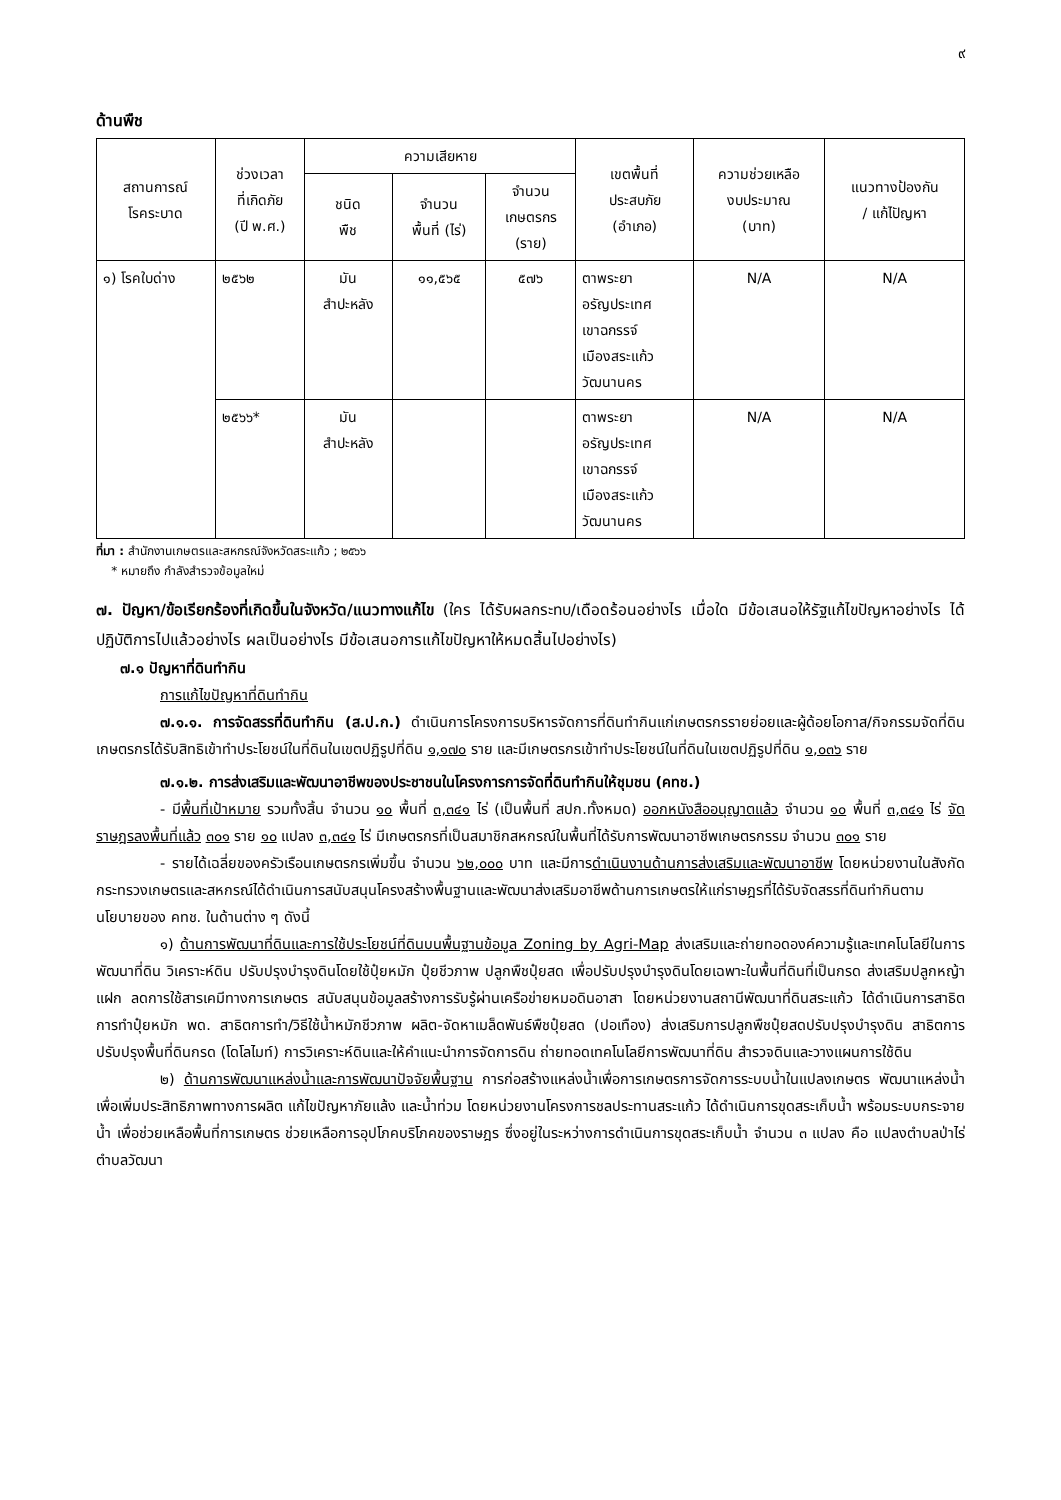๙
ด้านพืช
| สถานการณ์ โรคระบาด | ช่วงเวลา ที่เกิดภัย (ปี พ.ศ.) | ความเสียหาย | | | เขตพื้นที่ ประสบภัย (อำเภอ) | ความช่วยเหลือ งบประมาณ (บาท) | แนวทางป้องกัน / แก้ไปัญหา |
| --- | --- | --- | --- | --- | --- | --- | --- |
| | | ชนิด พืช | จำนวน พื้นที่ (ไร่) | จำนวน เกษตรกร (ราย) | | | |
| ๑) โรคใบด่าง | ๒๕๖๒ | มัน สำปะหลัง | ๑๑,๕๖๕ | ๕๗๖ | ตาพระยา อรัญประเทศ เขาฉกรรจ์ เมืองสระแก้ว วัฒนานคร | N/A | N/A |
| | ๒๕๖๖* | มัน สำปะหลัง | | | ตาพระยา อรัญประเทศ เขาฉกรรจ์ เมืองสระแก้ว วัฒนานคร | N/A | N/A |
ที่มา : สำนักงานเกษตรและสหกรณ์จังหวัดสระแก้ว ; ๒๕๖๖
* หมายถึง กำลังสำรวจข้อมูลใหม่
๗. ปัญหา/ข้อเรียกร้องที่เกิดขึ้นในจังหวัด/แนวทางแก้ไข (ใคร ได้รับผลกระทบ/เดือดร้อนอย่างไร เมื่อใด มีข้อเสนอให้รัฐแก้ไขปัญหาอย่างไร ได้ปฏิบัติการไปแล้วอย่างไร ผลเป็นอย่างไร มีข้อเสนอการแก้ไขปัญหาให้หมดสิ้นไปอย่างไร)
๗.๑ ปัญหาที่ดินทำกิน
การแก้ไขปัญหาที่ดินทำกิน
๗.๑.๑. การจัดสรรที่ดินทำกิน (ส.ป.ก.) ดำเนินการโครงการบริหารจัดการที่ดินทำกินแก่เกษตรกรรายย่อยและผู้ด้อยโอกาส/กิจกรรมจัดที่ดิน เกษตรกรได้รับสิทธิเข้าทำประโยชน์ในที่ดินในเขตปฏิรูปที่ดิน ๑,๑๗๐ ราย และมีเกษตรกรเข้าทำประโยชน์ในที่ดินในเขตปฏิรูปที่ดิน ๑,๐๓๖ ราย
๗.๑.๒. การส่งเสริมและพัฒนาอาชีพของประชาชนในโครงการการจัดที่ดินทำกินให้ชุมชน (คทช.)
- มีพื้นที่เป้าหมาย รวมทั้งสิ้น จำนวน ๑๐ พื้นที่ ๓,๓๔๑ ไร่ (เป็นพื้นที่ สปก.ทั้งหมด) ออกหนังสืออนุญาตแล้ว จำนวน ๑๐ พื้นที่ ๓,๓๔๑ ไร่ จัดราษฎรลงพื้นที่แล้ว ๓๐๑ ราย ๑๐ แปลง ๓,๓๔๑ ไร่ มีเกษตรกรที่เป็นสมาชิกสหกรณ์ในพื้นที่ได้รับการพัฒนาอาชีพเกษตรกรรม จำนวน ๓๐๑ ราย
- รายได้เฉลี่ยของครัวเรือนเกษตรกรเพิ่มขึ้น จำนวน ๖๒,๐๐๐ บาท และมีการดำเนินงานด้านการส่งเสริมและพัฒนาอาชีพ โดยหน่วยงานในสังกัดกระทรวงเกษตรและสหกรณ์ได้ดำเนินการสนับสนุนโครงสร้างพื้นฐานและพัฒนาส่งเสริมอาชีพด้านการเกษตรให้แก่ราษฎรที่ได้รับจัดสรรที่ดินทำกินตามนโยบายของ คทช. ในด้านต่าง ๆ ดังนี้
๑) ด้านการพัฒนาที่ดินและการใช้ประโยชน์ที่ดินบนพื้นฐานข้อมูล Zoning by Agri-Map ส่งเสริมและถ่ายทอดองค์ความรู้และเทคโนโลยีในการพัฒนาที่ดิน วิเคราะห์ดิน ปรับปรุงบำรุงดินโดยใช้ปุ๋ยหมัก ปุ๋ยชีวภาพ ปลูกพืชปุ๋ยสด เพื่อปรับปรุงบำรุงดินโดยเฉพาะในพื้นที่ดินที่เป็นกรด ส่งเสริมปลูกหญ้าแฝก ลดการใช้สารเคมีทางการเกษตร สนับสนุนข้อมูลสร้างการรับรู้ผ่านเครือข่ายหมอดินอาสา โดยหน่วยงานสถานีพัฒนาที่ดินสระแก้ว ได้ดำเนินการสาธิตการทำปุ๋ยหมัก พด. สาธิตการทำ/วิธีใช้น้ำหมักชีวภาพ ผลิต-จัดหาเมล็ดพันธ์พืชปุ๋ยสด (ปอเทือง) ส่งเสริมการปลูกพืชปุ๋ยสดปรับปรุงบำรุงดิน สาธิตการปรับปรุงพื้นที่ดินกรด (โดโลไมท์) การวิเคราะห์ดินและให้คำแนะนำการจัดการดิน ถ่ายทอดเทคโนโลยีการพัฒนาที่ดิน สำรวจดินและวางแผนการใช้ดิน
๒) ด้านการพัฒนาแหล่งน้ำและการพัฒนาปัจจัยพื้นฐาน การก่อสร้างแหล่งน้ำเพื่อการเกษตรการจัดการระบบน้ำในแปลงเกษตร พัฒนาแหล่งน้ำเพื่อเพิ่มประสิทธิภาพทางการผลิต แก้ไขปัญหาภัยแล้ง และน้ำท่วม โดยหน่วยงานโครงการชลประทานสระแก้ว ได้ดำเนินการขุดสระเก็บน้ำ พร้อมระบบกระจายน้ำ เพื่อช่วยเหลือพื้นที่การเกษตร ช่วยเหลือการอุปโภคบริโภคของราษฎร ซึ่งอยู่ในระหว่างการดำเนินการขุดสระเก็บน้ำ จำนวน ๓ แปลง คือ แปลงตำบลป่าไร่ ตำบลวัฒนา